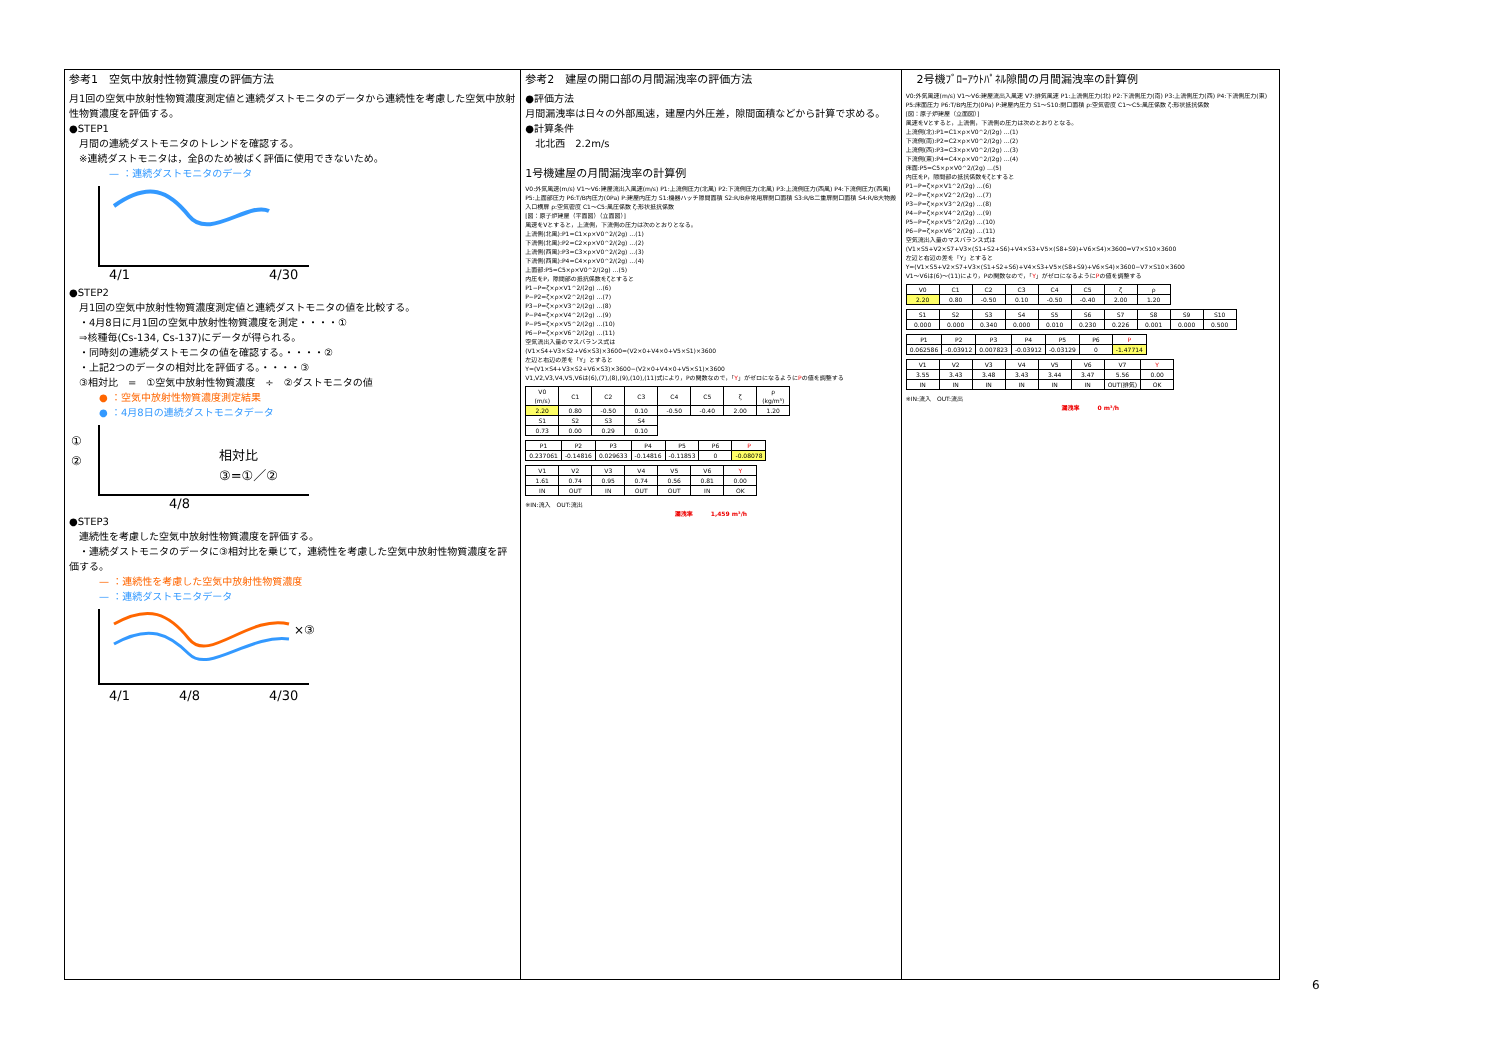参考1　空気中放射性物質濃度の評価方法
月1回の空気中放射性物質濃度測定値と連続ダストモニタのデータから連続性を考慮した空気中放射性物質濃度を評価する。
●STEP1
　月間の連続ダストモニタのトレンドを確認する。
　※連続ダストモニタは，全βのため被ばく評価に使用できないため。
　　　　— ：連続ダストモニタのデータ
4/1
4/30
●STEP2
　月1回の空気中放射性物質濃度測定値と連続ダストモニタの値を比較する。
　・4月8日に月1回の空気中放射性物質濃度を測定・・・・①
　⇒核種毎(Cs-134, Cs-137)にデータが得られる。
　・同時刻の連続ダストモニタの値を確認する。・・・・②
　・上記2つのデータの相対比を評価する。・・・・③
　③相対比　=　①空気中放射性物質濃度　÷　②ダストモニタの値
　　　● ：空気中放射性物質濃度測定結果
　　　● ：4月8日の連続ダストモニタデータ
①
②
相対比
③=①／②
4/8
●STEP3
　連続性を考慮した空気中放射性物質濃度を評価する。
　・連続ダストモニタのデータに③相対比を乗じて，連続性を考慮した空気中放射性物質濃度を評価する。
　　　— ：連続性を考慮した空気中放射性物質濃度
　　　— ：連続ダストモニタデータ
×③
4/1
4/8
4/30
参考2　建屋の開口部の月間漏洩率の評価方法
●評価方法
月間漏洩率は日々の外部風速，建屋内外圧差，隙間面積などから計算で求める。
●計算条件
　北北西　2.2m/s
1号機建屋の月間漏洩率の計算例
V0:外気風速(m/s) V1～V6:建屋流出入風速(m/s) P1:上流側圧力(北風) P2:下流側圧力(北風) P3:上流側圧力(西風) P4:下流側圧力(西風) P5:上面部圧力 P6:T/B内圧力(0Pa) P:建屋内圧力 S1:機器ハッチ隙間面積 S2:R/B非常用扉開口面積 S3:R/B二重扉開口面積 S4:R/B大物搬入口横扉 ρ:空気密度 C1～C5:風圧係数 ζ:形状抵抗係数
[図：原子炉建屋（平面図）（立面図）]
風速をVとすると，上流側，下流側の圧力は次のとおりとなる。
上流側(北風):P1=C1×ρ×V0^2/(2g) …(1)
下流側(北風):P2=C2×ρ×V0^2/(2g) …(2)
上流側(西風):P3=C3×ρ×V0^2/(2g) …(3)
下流側(西風):P4=C4×ρ×V0^2/(2g) …(4)
上面部:P5=C5×ρ×V0^2/(2g) …(5)
内圧をP，隙間部の抵抗係数をζとすると
P1−P=ζ×ρ×V1^2/(2g) …(6)
P−P2=ζ×ρ×V2^2/(2g) …(7)
P3−P=ζ×ρ×V3^2/(2g) …(8)
P−P4=ζ×ρ×V4^2/(2g) …(9)
P−P5=ζ×ρ×V5^2/(2g) …(10)
P6−P=ζ×ρ×V6^2/(2g) …(11)
空気流出入量のマスバランス式は
(V1×S4+V3×S2+V6×S3)×3600=(V2×0+V4×0+V5×S1)×3600
左辺と右辺の差を「Y」とすると
Y=(V1×S4+V3×S2+V6×S3)×3600−(V2×0+V4×0+V5×S1)×3600
V1,V2,V3,V4,V5,V6は(6),(7),(8),(9),(10),(11)式により，Pの関数なので，「Y」がゼロになるようにPの値を調整する
| V0 (m/s) | C1 | C2 | C3 | C4 | C5 | ζ | ρ (kg/m³) |
| --- | --- | --- | --- | --- | --- | --- | --- |
| 2.20 | 0.80 | -0.50 | 0.10 | -0.50 | -0.40 | 2.00 | 1.20 |
| S1 | S2 | S3 | S4 | | | | |
| 0.73 | 0.00 | 0.29 | 0.10 | | | | |
| P1 | P2 | P3 | P4 | P5 | P6 | P |
| --- | --- | --- | --- | --- | --- | --- |
| 0.237061 | -0.14816 | 0.029633 | -0.14816 | -0.11853 | 0 | -0.08078 |
| V1 | V2 | V3 | V4 | V5 | V6 | Y |
| --- | --- | --- | --- | --- | --- | --- |
| 1.61 | 0.74 | 0.95 | 0.74 | 0.56 | 0.81 | 0.00 |
| IN | OUT | IN | OUT | OUT | IN | OK |
※IN:流入　OUT:流出
漏洩率　　　1,459 m³/h
　2号機ﾌﾞﾛｰｱｳﾄﾊﾟﾈﾙ隙間の月間漏洩率の計算例
V0:外気風速(m/s) V1～V6:建屋流出入風速 V7:排気風速 P1:上流側圧力(北) P2:下流側圧力(南) P3:上流側圧力(西) P4:下流側圧力(東) P5:床面圧力 P6:T/B内圧力(0Pa) P:建屋内圧力 S1～S10:開口面積 ρ:空気密度 C1～C5:風圧係数 ζ:形状抵抗係数
[図：原子炉建屋（立面図）]
風速をVとすると，上流側，下流側の圧力は次のとおりとなる。
上流側(北):P1=C1×ρ×V0^2/(2g) …(1)
下流側(南):P2=C2×ρ×V0^2/(2g) …(2)
上流側(西):P3=C3×ρ×V0^2/(2g) …(3)
下流側(東):P4=C4×ρ×V0^2/(2g) …(4)
床面:P5=C5×ρ×V0^2/(2g) …(5)
内圧をP，隙間部の抵抗係数をζとすると
P1−P=ζ×ρ×V1^2/(2g) …(6)
P2−P=ζ×ρ×V2^2/(2g) …(7)
P3−P=ζ×ρ×V3^2/(2g) …(8)
P4−P=ζ×ρ×V4^2/(2g) …(9)
P5−P=ζ×ρ×V5^2/(2g) …(10)
P6−P=ζ×ρ×V6^2/(2g) …(11)
空気流出入量のマスバランス式は
(V1×S5+V2×S7+V3×(S1+S2+S6)+V4×S3+V5×(S8+S9)+V6×S4)×3600=V7×S10×3600
左辺と右辺の差を「Y」とすると
Y=(V1×S5+V2×S7+V3×(S1+S2+S6)+V4×S3+V5×(S8+S9)+V6×S4)×3600−V7×S10×3600
V1～V6は(6)～(11)により，Pの関数なので，「Y」がゼロになるようにPの値を調整する
| V0 | C1 | C2 | C3 | C4 | C5 | ζ | ρ |
| --- | --- | --- | --- | --- | --- | --- | --- |
| 2.20 | 0.80 | -0.50 | 0.10 | -0.50 | -0.40 | 2.00 | 1.20 |
| S1 | S2 | S3 | S4 | S5 | S6 | S7 | S8 | S9 | S10 |
| --- | --- | --- | --- | --- | --- | --- | --- | --- | --- |
| 0.000 | 0.000 | 0.340 | 0.000 | 0.010 | 0.230 | 0.226 | 0.001 | 0.000 | 0.500 |
| P1 | P2 | P3 | P4 | P5 | P6 | P |
| --- | --- | --- | --- | --- | --- | --- |
| 0.062586 | -0.03912 | 0.007823 | -0.03912 | -0.03129 | 0 | -1.47714 |
| V1 | V2 | V3 | V4 | V5 | V6 | V7 | Y |
| --- | --- | --- | --- | --- | --- | --- | --- |
| 3.55 | 3.43 | 3.48 | 3.43 | 3.44 | 3.47 | 5.56 | 0.00 |
| IN | IN | IN | IN | IN | IN | OUT(排気) | OK |
※IN:流入　OUT:流出
漏洩率　　　0 m³/h
6